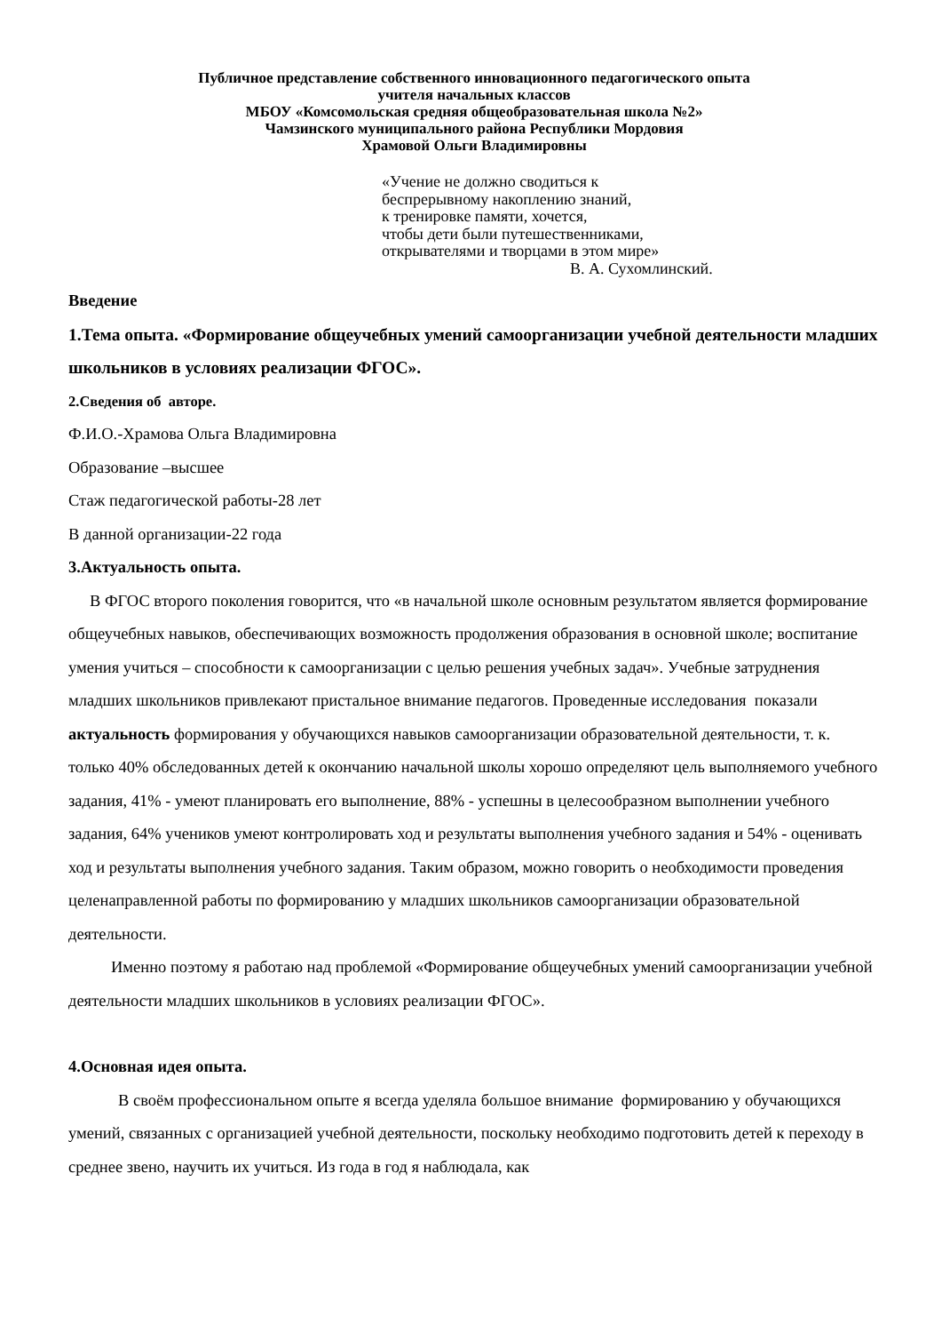Публичное представление собственного инновационного педагогического опыта
учителя начальных классов
МБОУ «Комсомольская средняя общеобразовательная школа №2»
Чамзинского муниципального района Республики Мордовия
Храмовой Ольги Владимировны
«Учение не должно сводиться к
беспрерывному накоплению знаний,
к тренировке памяти, хочется,
чтобы дети были путешественниками,
открывателями и творцами в этом мире»
В. А. Сухомлинский.
Введение
1.Тема опыта. «Формирование общеучебных умений самоорганизации учебной деятельности младших школьников в условиях реализации ФГОС».
2.Сведения об авторе.
Ф.И.О.-Храмова Ольга Владимировна
Образование –высшее
Стаж педагогической работы-28 лет
В данной организации-22 года
3.Актуальность опыта.
В ФГОС второго поколения говорится, что «в начальной школе основным результатом является формирование общеучебных навыков, обеспечивающих возможность продолжения образования в основной школе; воспитание умения учиться – способности к самоорганизации с целью решения учебных задач». Учебные затруднения младших школьников привлекают пристальное внимание педагогов. Проведенные исследования показали актуальность формирования у обучающихся навыков самоорганизации образовательной деятельности, т. к. только 40% обследованных детей к окончанию начальной школы хорошо определяют цель выполняемого учебного задания, 41% - умеют планировать его выполнение, 88% - успешны в целесообразном выполнении учебного задания, 64% учеников умеют контролировать ход и результаты выполнения учебного задания и 54% - оценивать ход и результаты выполнения учебного задания. Таким образом, можно говорить о необходимости проведения целенаправленной работы по формированию у младших школьников самоорганизации образовательной деятельности.
Именно поэтому я работаю над проблемой «Формирование общеучебных умений самоорганизации учебной деятельности младших школьников в условиях реализации ФГОС».
4.Основная идея опыта.
В своём профессиональном опыте я всегда уделяла большое внимание формированию у обучающихся умений, связанных с организацией учебной деятельности, поскольку необходимо подготовить детей к переходу в среднее звено, научить их учиться. Из года в год я наблюдала, как